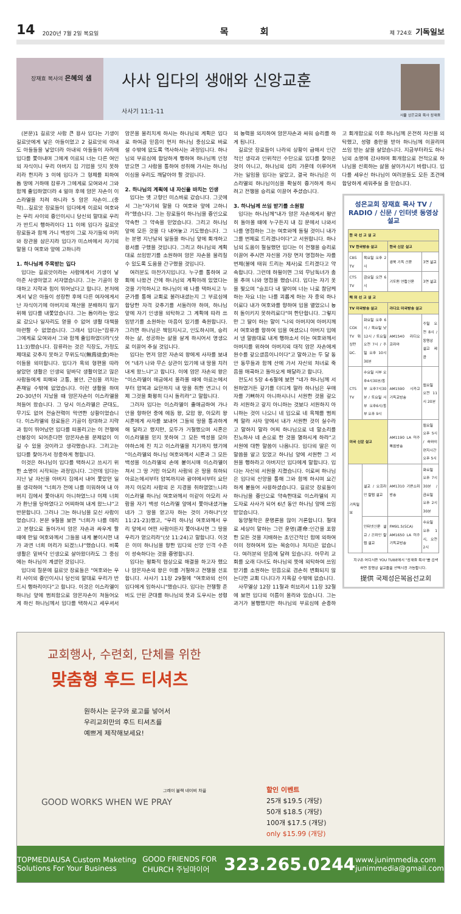14 2020년 7월 2일 목요일 목 회 제 724호 기독일보
장재효 목사의 은혜의 샘
사사 입다의 생애와 신앙교훈
사사기 11:1-11
서울 성은교회 목사 장재효
(본문)1 길르앗 사람 큰 용사 입다는 기생이 길르앗에게 낳은 아들이었고 2 길르앗의 아내도 아들들을 낳았더라 아내의 아들들이 자라매 입다를 쫓아내며 그에게 이르되 너는 다른 여인의 자식이니 우리 아버지 집 기업을 잇지 못하리라 한지라 3 이에 입다가 그 형제를 피하여 돕 땅에 거하매 잡류가 그에게로 모여와서 그와 함께 출입하였더라 4 얼마 후에 암몬 자손이 이스라엘을 치려 하니라 5 암몬 자손이…(중략)…길르앗 장로들이 입다에게 이르되 여호와는 우리 사이의 증인이시니 당신의 말대로 우리가 반드시 행하리이다 11 이에 입다가 길르앗 장로들과 함께 가니 백성이 그로 자기들의 머리와 장관을 삼은지라 입다가 미스바에서 자기의 말을 다 여호와 앞에 고하니라
1. 하나님께 주목받는 입다
입다는 길르앗이라는 사람에게서 기생이 낳아준 사생아였고 서자였습니다. 그는 기골이 장대하고 지략과 힘이 뛰어났다고 합니다. 본처에게서 낳은 아들이 성장한 후에 다른 여자에게서 난 자식이기에 아버지의 재산을 분배하지 않기 위해 입다를 내쫓았습니다. 그는 돕이라는 땅으로 갔으나 일자리도 얻을 수 없어 생활 대책을 마련할 수 없었습니다. 그래서 입다는"잡류가 그에게로 모여와서 그와 함께 출입하였더라"(삿 11:3)했습니다. 잡류라는 것은 직장도, 가정도 제대로 갖추지 못하고 무위도식(無爲徒食)하는 이들을 의미합니다. 입다가 육의 형편을 따라 살았던 생활은 인생의 밑바닥 생활이었고 많은 사람들에게 피해와 고통, 불안, 근심을 끼치는 존재일 수밖에 없었습니다. 이런 생활을 하며 20-30년이 지났을 때 암몬자손이 이스라엘을 쳐들어 왔습니다. 그 당시 이스라엘은 군대도, 무기도 없어 전술전력이 막연한 상황이었습니다. 이스라엘의 장로들은 기골이 장대하고 지략과 힘이 뛰어났던 입다를 떠올리고는 이 전쟁에 선봉장이 되어준다면 암몬자손을 문제없이 이길 수 있을 것이라고 생각했습니다. 그리고는 입다를 찾아가서 정중하게 청합니다.
이것은 하나님이 입다를 택하시고 쓰시기 위한 소명이 시작되는 과정입니다. 그런데 입다는 지난 날 자신을 아버지 집에서 내어 쫓았던 일을 생각하며 "너희가 전에 나를 미워하여 내 아버지 집에서 쫓아내지 아니하였느냐 이제 너희가 환난을 당하였다고 어찌하여 내게 왔느냐"고 반문합니다. 그러나 그는 하나님을 모신 사람이었습니다. 본문 9절을 보면 "너희가 나를 데리고 본향으로 돌아가서 암몬 자손과 싸우게 할 때에 만일 여호와께서 그들을 내게 붙이시면 내가 과연 너희 머리가 되겠느냐"했습니다. 비록 생활은 밑바닥 인생으로 살아왔더라도 그 중심에는 하나님이 계셨던 것입니다.
입다의 질문에 길르앗 장로들은 "여호와는 우리 사이의 증인이시니 당신의 말대로 우리가 반드시 행하리이다"고 합니다. 이것은 이스라엘이 하나님 앞에 범죄함으로 암몬자손이 쳐들어오게 하신 하나님께서 입다를 택하시고 세우셔서 암몬을 물리치게 하시는 하나님의 계획은 입다로 하여금 믿음이 먼저 하나님 중심으로 바로 설 수밖에 없도록 역사하시는 과정입니다. 하나님의 부르심에 합당하게 행하여 하나님께 인정받으면 그 사람을 통하여 성취해 가시는 하나님이심을 우리도 깨달아야 할 것입니다.
2. 하나님의 계획에 내 자신을 바치는 인생
입다는 옛 고향인 미스바로 갔습니다. 그곳에서 그는"자기의 말을 다 여호와 앞에 고하니라"했습니다. 그는 장로들이 하나님을 증인으로 약속한 그 약속을 믿었습니다. 그리고 하나님 앞에 모든 것을 다 내어놓고 기도했습니다. 그는 분명 지난날의 일들을 하나님 앞에 회개하고 용서를 구했을 것입니다. 그리고 하나님의 계획대로 쓰임받기를 소원하며 암몬 자손을 물리칠 수 있도록 도움을 간구했을 것입니다.
여러분도 마찬가지입니다. 누구를 통하여 교회에 나왔건 간에 하나님의 계획아래 있었다는 것을 기억하시고 하나님이 왜 나를 택하시고 누군가를 통해 교회로 불러내셨는지 그 부르심에 합당한 자격 갖추기를 서둘러야 하며, 하나님 앞에 자기 인생을 의탁하고 그 계획에 따라 쓰임받기를 소원하는 마음이 있기를 축원합니다. 그러면 하나님은 책임지시고, 인도하시며, 승리하는 삶, 성공하는 삶을 살게 하시어서 영생으로 이끌어 주실 것입니다.
입다는 먼저 암몬 자손의 왕에게 사자를 보내어 "네가 나와 무슨 상관이 있기에 내 땅을 치러 내게 왔느냐"고 합니다. 이에 암몬 자손의 왕은 "이스라엘이 애굽에서 올라올 때에 아르논에서부터 얍복과 요단까지 내 땅을 취한 연고니 이제 그것을 화평히 다시 돌리라"고 말합니다.
그러자 입다는 이스라엘이 출애굽하여 가나안을 향하던 중에 에돔 왕, 모압 왕, 아모리 왕 시혼에게 사자를 보내어 그들의 땅을 통과하게 해 달라고 했지만, 모두가 거절했으며 시혼은 이스라엘을 믿지 못하여 그 모든 백성을 모아 야하스에 진 치고 이스라엘을 치기까지 했기에 "이스라엘의 하나님 여호와께서 시혼과 그 모든 백성을 이스라엘의 손에 붙이시매 이스라엘이 쳐서 그 땅 거민 아모리 사람의 온 땅을 취하되 아르논에서부터 얍복까지와 광야에서부터 요단까지 아모리 사람의 온 지경을 취하였었느니라 이스라엘 하나님 여호와께서 이같이 아모리 사람을 자기 백성 이스라엘 앞에서 쫓아내셨거늘 네가 그 땅을 얻고자 하는 것이 가하냐"(삿 11:21-23)했고, "우리 하나님 여호와께서 우리 앞에서 어떤 사람이든지 쫓아내시면 그 땅을 우리가 얻으리라"(삿 11:24)고 말합니다. 이것은 이미 하나님을 향한 입다의 신앙 인격 수준이 성숙하다는 것을 증명합니다.
입다는 평화적 협상으로 해결을 하고자 했으나 암몬자손의 왕은 이를 거절하고 전쟁을 선포합니다. 사사기 11장 29절에 "여호와의 신이 입다에게 임하시니"했습니다. 입다는 전쟁할 준비도 안된 군대를 하나님의 뜻과 도우시는 성령의 능력을 의지하여 암몬자손과 싸워 승리를 하게 됩니다.
길르앗 장로들이 나라의 상황이 급해서 인간적인 생각과 인위적인 수단으로 입다를 찾아온 것이 아니고, 하나님의 섭리 가운데 이루어져 가는 일임을 입다는 알았고, 결국 하나님은 이스라엘의 하나님이심을 확실히 증거하게 하시려고 전쟁을 승리로 이끌어 주셨습니다.
3. 하나님께 쓰임 받기를 소원함
입다는 하나님께"내가 암몬 자손에게서 평안히 돌아올 때에 누구든지 내 집 문에서 나와서 나를 영접하는 그는 여호와께 돌릴 것이니 내가 그를 번제로 드리겠나이다"고 서원합니다. 하나님의 도움이 절실했던 입다는 이 전쟁을 승리로 이끌어 주시면 자신을 가장 먼저 영접하는 자를 번제(불에 태워 드리는 제사)로 드리겠다고 약속합니다. 그런데 하필이면 그의 무남독녀가 춤을 추며 나와 영접을 했습니다. 입다는 자기 옷을 찢으며 "슬프다 내 딸이여 너는 나로 참담케 하는 자요 너는 나를 괴롭게 하는 자 중의 하나이로다 내가 여호와를 향하여 입을 열었으니 능히 돌이키지 못하리로다"며 한탄합니다. 그렇지만 그 딸이 하는 말이 "나의 아버지여 아버지께서 여호와를 향하여 입을 여셨으니 아버지 입에서 낸 말씀대로 내게 행하소서 이는 여호와께서 아버지를 위하여 아버지의 대적 암몬 자손에게 원수를 갚으셨음이니이다"고 말하고는 두 달 동안 동무들과 함께 산에 가서 자신의 처녀로 죽음을 애곡하고 돌아오게 해달라고 합니다.
전도서 5장 4-6절에 보면 "네가 하나님께 서원하였거든 갚기를 더디게 말라 하나님은 우매자를 기뻐하지 아니하시나니 서원한 것을 갚으라 서원하고 갚지 아니하는 것보다 서원하지 아니하는 것이 나으니 네 입으로 네 육체를 범죄케 말라 사자 앞에서 내가 서원한 것이 실수라고 말하지 말라 어찌 하나님으로 네 말소리를 진노하사 네 손으로 한 것을 멸하시게 하랴"고 서원에 대한 말씀이 나옵니다. 입다의 딸은 이 말씀을 알고 있었고 하나님 앞에 서원한 그 서원을 행하라고 아버지인 입다에게 말합니다. 입다는 자신의 서원을 지켰습니다. 이로써 하나님은 입다의 신앙을 통해 그와 함께 하시며 요긴하게 붙들어 사용하셨습니다. 길르앗 장로들이 하나님을 증인으로 약속한대로 이스라엘의 지도자로 사사가 되어 6년 동안 하나님 앞에 쓰임 받았습니다.
동양철학은 운명론을 많이 거론합니다. 절대로 세상이 말하는 그런 운명(運命:인간을 포함한 모든 것을 지배하는 초인간적인 힘에 의하여 이미 정하여져 있는 목숨이나 처지)은 없습니다. 여러분의 믿음에 달려 있습니다. 아무리 교회를 오래 다녀도 하나님의 뜻에 의탁하여 쓰임받기를 소원하는 믿음으로 겸손히 변화되지 않는다면 교회 다니다가 지옥갈 수밖에 없습니다.
사무엘상 12장 11절과 히브리서 11장 32절에 보면 입다의 이름이 올라와 있습니다. 그는 과거가 불행했지만 하나님의 부르심에 순종하고 회개함으로 이후 하나님께 온전히 자신을 의탁했고, 성령 충만을 받아 하나님께 이끌리며 쓰임 받는 삶을 살았습니다. 지금부터라도 하나님의 소명에 감사하며 회개함으로 전적으로 하나님을 신뢰하는 삶을 살아가시기 바랍니다. 입다를 세우신 하나님이 여러분들도 모든 조건에 합당하게 세워주실 줄 믿습니다.
성은교회 장재효 목사 TV / RADIO / 신문 / 인터넷 동영상 설교
| 한 국 선 교 설 교 | | | |
| --- | --- | --- | --- |
| TV 한국방송 설교 | | 한국 신문 설교 | |
| CBS TV | 목요일 오후 2시 | 경북 기독 신문 | 3면 설교 |
| CTS TV | 금요일 오전 6시 | 기도원 연합신문 | 3면 설교 |
| 해 외 선 교 설 교 | | | |
| TV 미국방송 설교 | | 라디오 미국방송 설교 | |
| COX TV 워싱턴DC. | 화요일 오후 6시 / 목요일 낮 12시 / 토요일 오전 7시 / 주일 오후 10시30분 | AM1540 라디오 코리아 | 주일 오전 8시 / 동영상 설교 제공 |
| CTS TV | 수요일 서부 오후4시30분/동부 오후7시30분 / 토요일 서부 오후6시/동부 오후 9시 | AM1590 시카고 기독교방송 | 월요일 오전 11시 20분 |
| 미국 신문 설교 | | AM1190 LA 미주 복음방송 | 월요일 오후 5시 / 하와이 현지시간 오후 5시 |
| 기독일보 | 설교 / 오프라인 칼럼 설교 | AM1310 기쁜소리방송 | 화요일 오후 7시30분 / 금요일 오후 2시30분 |
| | 인터넷신문 설교 / 온라인 칼럼 설교 | FM91.5(SCA) AM1650 LA 미주기독교방송 | 수요일 오후 1시, 오전 2시 |
지구촌 어디서든 YOU TUBE에서 "장재효 목사"를 검색하면 동영상 설교들을 선택시청 가능합니다.
提供 국제성은복음선교회
교회행사, 수련회, 단체를 위한
맞춤형 후드 티셔츠
원하시는 문구와 로고를 넣어서
우리교회만의 후드 티셔츠를
예쁘게 제작해보세요!
GOOD WORKS WHEN WE PRAY
그레이 블랙 네이비 차콜
할인 이벤트
25개 $19.5 (개당)
50개 $18.5 (개당)
100개 $17.5 (개당)
only $15.99 (개당)
TOPMEDIAUSA Custom Maketing Solutions For Your Business GOOD FRIENDS FOR CHURCH 주님마이어 323.265.0244 www.junimmedia.com
junimmedia@gmail.com